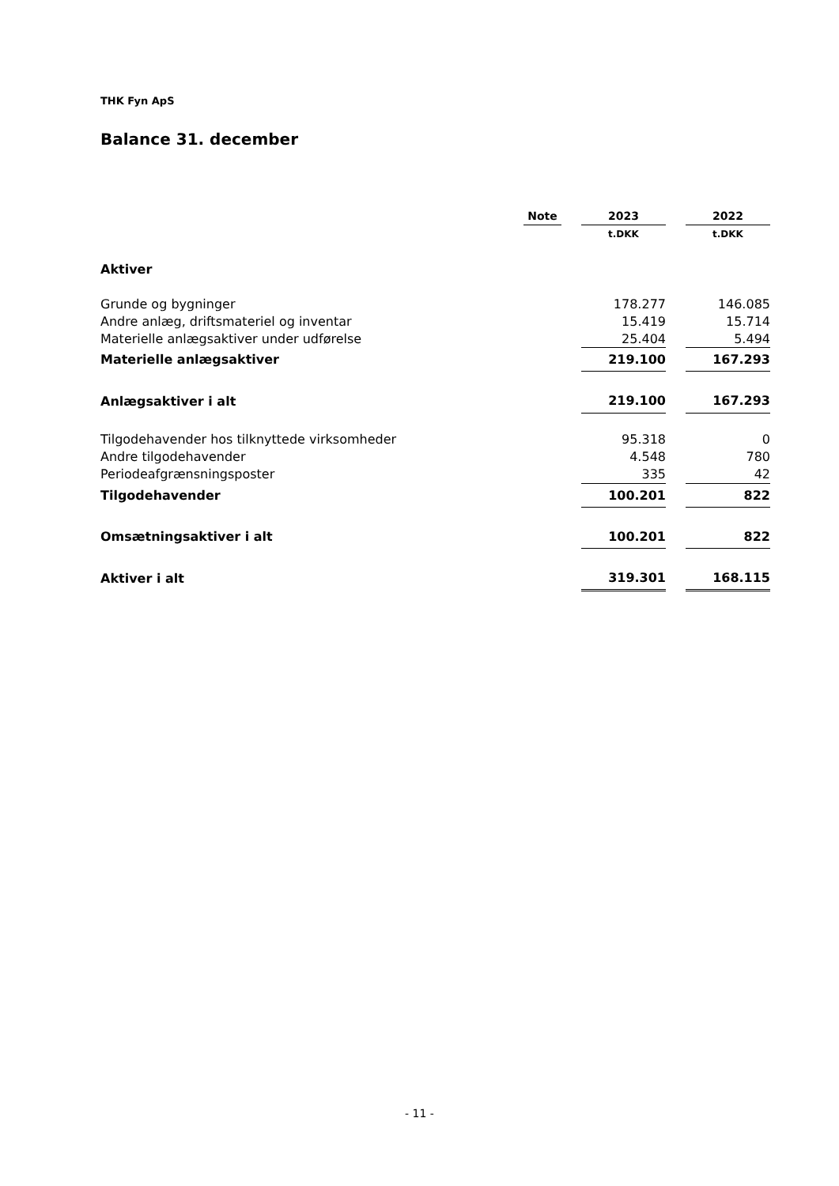THK Fyn ApS
Balance 31. december
| | Note | | 2023 | | 2022 |
| --- | --- | --- | --- | --- | --- |
| | | | t.DKK | | t.DKK |
| Aktiver | | | | | |
| Grunde og bygninger | | | 178.277 | | 146.085 |
| Andre anlæg, driftsmateriel og inventar | | | 15.419 | | 15.714 |
| Materielle anlægsaktiver under udførelse | | | 25.404 | | 5.494 |
| Materielle anlægsaktiver | | | 219.100 | | 167.293 |
| Anlægsaktiver i alt | | | 219.100 | | 167.293 |
| Tilgodehavender hos tilknyttede virksomheder | | | 95.318 | | 0 |
| Andre tilgodehavender | | | 4.548 | | 780 |
| Periodeafgrænsningsposter | | | 335 | | 42 |
| Tilgodehavender | | | 100.201 | | 822 |
| Omsætningsaktiver i alt | | | 100.201 | | 822 |
| Aktiver i alt | | | 319.301 | | 168.115 |
- 11 -